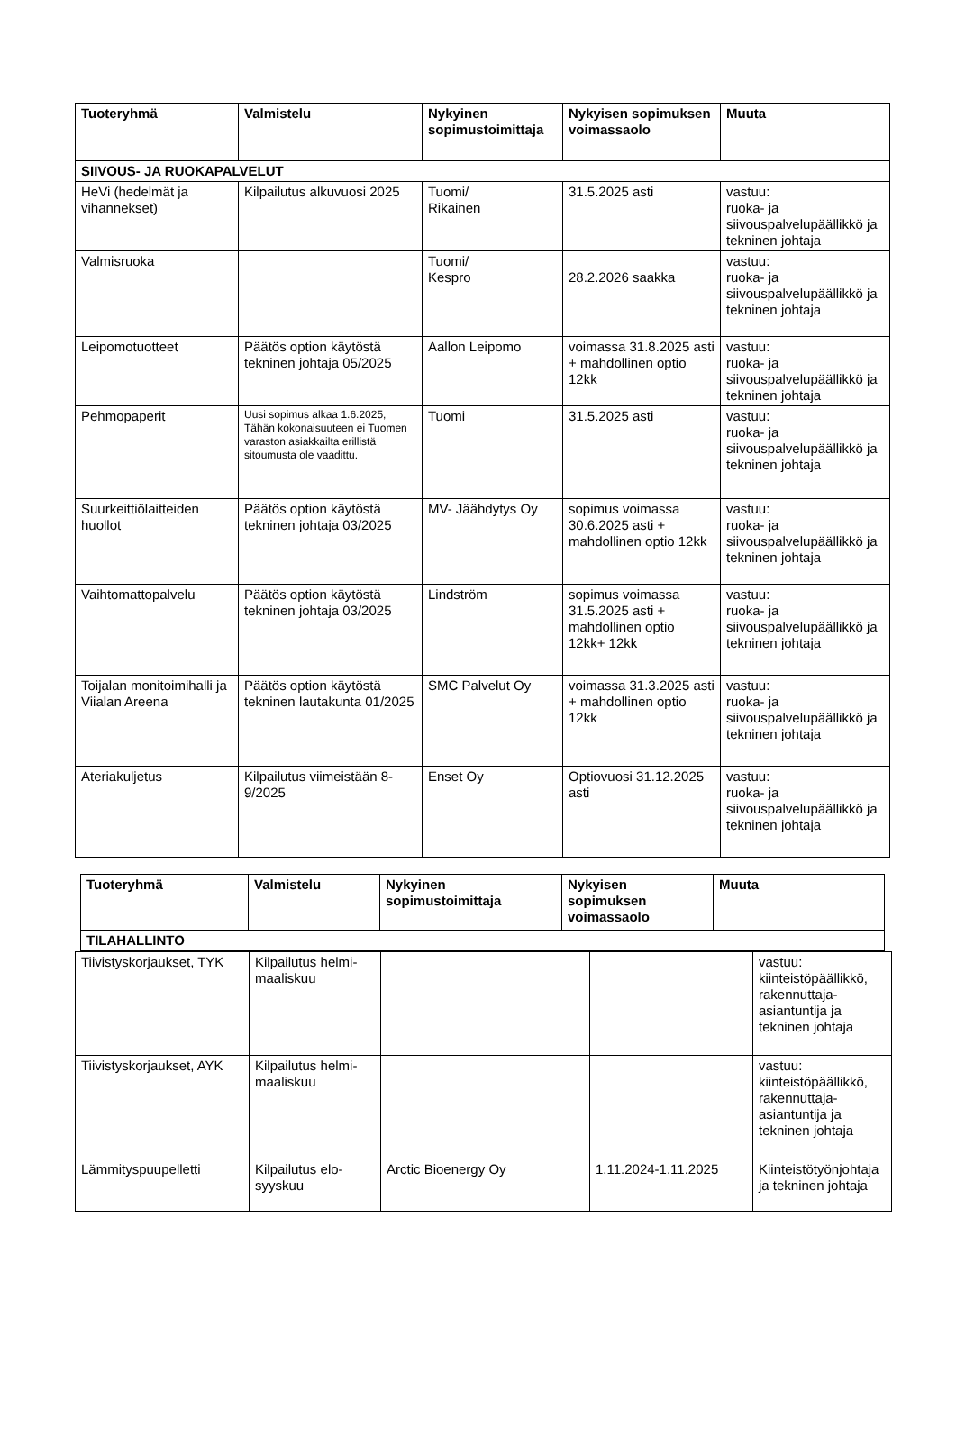| Tuoteryhmä | Valmistelu | Nykyinen sopimustoimittaja | Nykyisen sopimuksen voimassaolo | Muuta |
| --- | --- | --- | --- | --- |
| SIIVOUS- JA RUOKAPALVELUT | | | | |
| HeVi (hedelmät ja vihannekset) | Kilpailutus alkuvuosi 2025 | Tuomi/ Rikainen | 31.5.2025 asti | vastuu: ruoka- ja siivouspalvelupäällikkö ja tekninen johtaja |
| Valmisruoka | | Tuomi/ Kespro | 28.2.2026 saakka | vastuu: ruoka- ja siivouspalvelupäällikkö ja tekninen johtaja |
| Leipomotuotteet | Päätös option käytöstä tekninen johtaja 05/2025 | Aallon Leipomo | voimassa 31.8.2025 asti + mahdollinen optio 12kk | vastuu: ruoka- ja siivouspalvelupäällikkö ja tekninen johtaja |
| Pehmopaperit | Uusi sopimus alkaa 1.6.2025, Tähän kokonaisuuteen ei Tuomen varaston asiakkailta erillistä sitoumusta ole vaadittu. | Tuomi | 31.5.2025 asti | vastuu: ruoka- ja siivouspalvelupäällikkö ja tekninen johtaja |
| Suurkeittiölaitteiden huollot | Päätös option käytöstä tekninen johtaja 03/2025 | MV- Jäähdytys Oy | sopimus voimassa 30.6.2025 asti + mahdollinen optio 12kk | vastuu: ruoka- ja siivouspalvelupäällikkö ja tekninen johtaja |
| Vaihtomattopalvelu | Päätös option käytöstä tekninen johtaja 03/2025 | Lindström | sopimus voimassa 31.5.2025 asti + mahdollinen optio 12kk+ 12kk | vastuu: ruoka- ja siivouspalvelupäällikkö ja tekninen johtaja |
| Toijalan monitoimihalli ja Viialan Areena | Päätös option käytöstä tekninen lautakunta 01/2025 | SMC Palvelut Oy | voimassa 31.3.2025 asti + mahdollinen optio 12kk | vastuu: ruoka- ja siivouspalvelupäällikkö ja tekninen johtaja |
| Ateriakuljetus | Kilpailutus viimeistään 8-9/2025 | Enset Oy | Optiovuosi 31.12.2025 asti | vastuu: ruoka- ja siivouspalvelupäällikkö ja tekninen johtaja |
| Tuoteryhmä | Valmistelu | Nykyinen sopimustoimittaja | Nykyisen sopimuksen voimassaolo | Muuta |
| --- | --- | --- | --- | --- |
| TILAHALLINTO | | | | |
| Tiivistyskorjaukset, TYK | Kilpailutus helmi-maaliskuu | | | vastuu: kiinteistöpäällikkö, rakennuttaja-asiantuntija ja tekninen johtaja |
| Tiivistyskorjaukset, AYK | Kilpailutus helmi-maaliskuu | | | vastuu: kiinteistöpäällikkö, rakennuttaja-asiantuntija ja tekninen johtaja |
| Lämmityspuupelletti | Kilpailutus elo-syyskuu | Arctic Bioenergy Oy | 1.11.2024-1.11.2025 | Kiinteistötyönjohtaja ja tekninen johtaja |